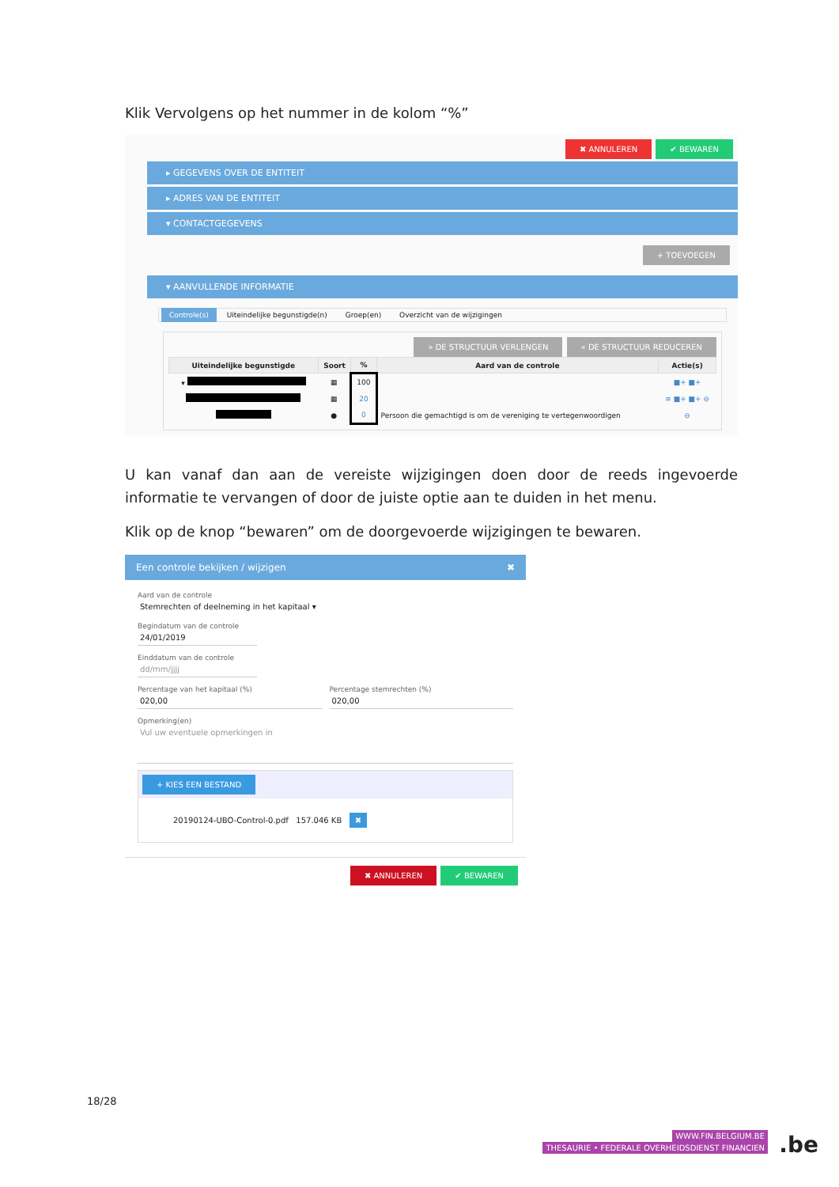Klik Vervolgens op het nummer in de kolom “%”
✖ ANNULEREN ✔ BEWAREN
▸ GEGEVENS OVER DE ENTITEIT
▸ ADRES VAN DE ENTITEIT
▾ CONTACTGEGEVENS
+ TOEVOEGEN
▾ AANVULLENDE INFORMATIE
Controle(s) Uiteindelijke begunstigde(n) Groep(en) Overzicht van de wijzigingen
» DE STRUCTUUR VERLENGEN « DE STRUCTUUR REDUCEREN
| Uiteindelijke begunstigde | Soort | % | Aard van de controle | Actie(s) |
| --- | --- | --- | --- | --- |
| ▾ | ▦ | 100 | | ■+ ■+ |
| | ▦ | 20 | | ≡ ■+ ■+ ⊖ |
| | ● | 0 | Persoon die gemachtigd is om de vereniging te vertegenwoordigen | ⊖ |
U kan vanaf dan aan de vereiste wijzigingen doen door de reeds ingevoerde informatie te vervangen of door de juiste optie aan te duiden in het menu.
Klik op de knop “bewaren” om de doorgevoerde wijzigingen te bewaren.
Een controle bekijken / wijzigen ✖
Aard van de controle
Stemrechten of deelneming in het kapitaal ▾
Begindatum van de controle
24/01/2019
Einddatum van de controle
dd/mm/jjjj
Percentage van het kapitaal (%)
020,00
Percentage stemrechten (%)
020,00
Opmerking(en)
Vul uw eventuele opmerkingen in
+ KIES EEN BESTAND
20190124-UBO-Control-0.pdf 157.046 KB ✖
✖ ANNULEREN ✔ BEWAREN
18/28
WWW.FIN.BELGIUM.BE
THESAURIE • FEDERALE OVERHEIDSDIENST FINANCIEN
.be